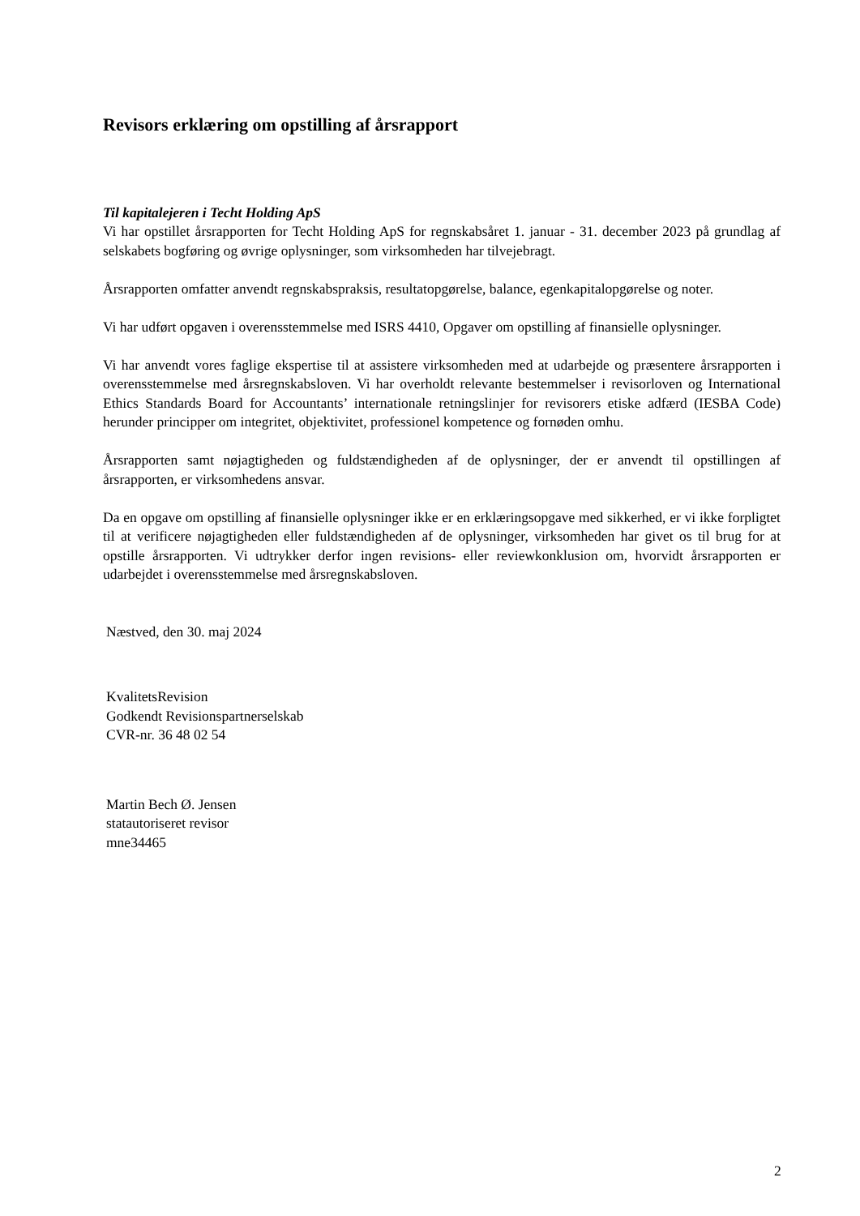Revisors erklæring om opstilling af årsrapport
Til kapitalejeren i Techt Holding ApS
Vi har opstillet årsrapporten for Techt Holding ApS for regnskabsåret 1. januar - 31. december 2023 på grundlag af selskabets bogføring og øvrige oplysninger, som virksomheden har tilvejebragt.
Årsrapporten omfatter anvendt regnskabspraksis, resultatopgørelse, balance, egenkapitalopgørelse og noter.
Vi har udført opgaven i overensstemmelse med ISRS 4410, Opgaver om opstilling af finansielle oplysninger.
Vi har anvendt vores faglige ekspertise til at assistere virksomheden med at udarbejde og præsentere årsrapporten i overensstemmelse med årsregnskabsloven. Vi har overholdt relevante bestemmelser i revisorloven og International Ethics Standards Board for Accountants’ internationale retningslinjer for revisorers etiske adfærd (IESBA Code) herunder principper om integritet, objektivitet, professionel kompetence og fornøden omhu.
Årsrapporten samt nøjagtigheden og fuldstændigheden af de oplysninger, der er anvendt til opstillingen af årsrapporten, er virksomhedens ansvar.
Da en opgave om opstilling af finansielle oplysninger ikke er en erklæringsopgave med sikkerhed, er vi ikke forpligtet til at verificere nøjagtigheden eller fuldstændigheden af de oplysninger, virksomheden har givet os til brug for at opstille årsrapporten. Vi udtrykker derfor ingen revisions- eller reviewkonklusion om, hvorvidt årsrapporten er udarbejdet i overensstemmelse med årsregnskabsloven.
Næstved, den 30. maj 2024
KvalitetsRevision
Godkendt Revisionspartnerselskab
CVR-nr. 36 48 02 54
Martin Bech Ø. Jensen
statautoriseret revisor
mne34465
2